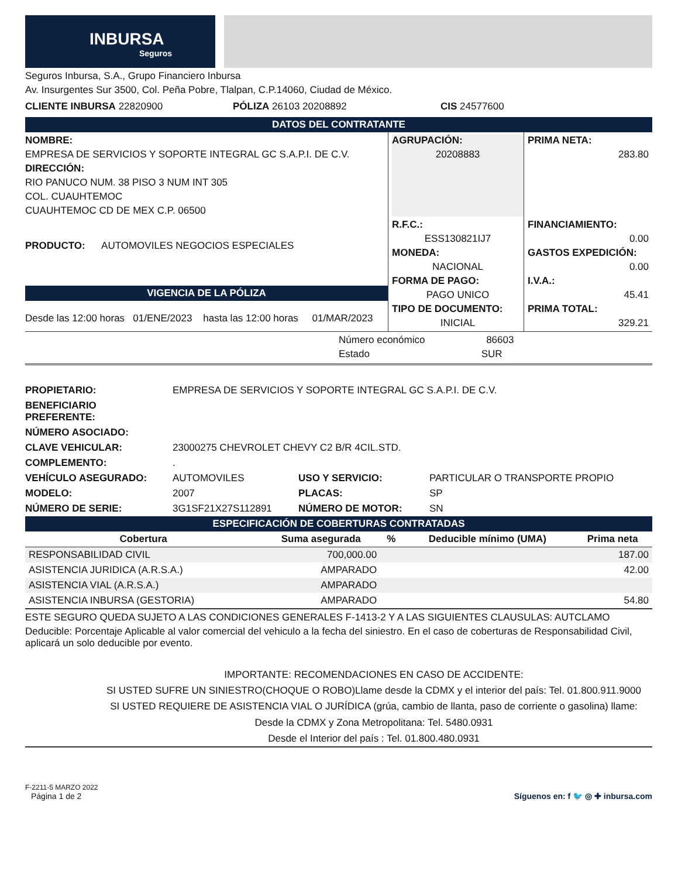INBURSA
Seguros
Seguros Inbursa, S.A., Grupo Financiero Inbursa
Av. Insurgentes Sur 3500, Col. Peña Pobre, Tlalpan, C.P.14060, Ciudad de México.
CLIENTE INBURSA 22820900 PÓLIZA 26103 20208892 CIS 24577600
DATOS DEL CONTRATANTE
NOMBRE:
EMPRESA DE SERVICIOS Y SOPORTE INTEGRAL GC S.A.P.I. DE C.V.
DIRECCIÓN:
RIO PANUCO NUM. 38 PISO 3 NUM INT 305
COL. CUAUHTEMOC
CUAUHTEMOC CD DE MEX C.P. 06500
PRODUCTO: AUTOMOVILES NEGOCIOS ESPECIALES
VIGENCIA DE LA PÓLIZA
Desde las 12:00 horas 01/ENE/2023 hasta las 12:00 horas 01/MAR/2023
AGRUPACIÓN:
20208883
R.F.C.:
ESS130821IJ7
MONEDA:
NACIONAL
FORMA DE PAGO:
PAGO UNICO
TIPO DE DOCUMENTO:
INICIAL
PRIMA NETA:
283.80
FINANCIAMIENTO:
0.00
GASTOS EXPEDICIÓN:
0.00
I.V.A.:
45.41
PRIMA TOTAL:
329.21
Número económico 86603
Estado SUR
| PROPIETARIO: | EMPRESA DE SERVICIOS Y SOPORTE INTEGRAL GC S.A.P.I. DE C.V. | | |
| BENEFICIARIO PREFERENTE: | | | |
| NÚMERO ASOCIADO: | | | |
| CLAVE VEHICULAR: | 23000275 CHEVROLET CHEVY C2 B/R 4CIL.STD. | | |
| COMPLEMENTO: | . | | |
| VEHÍCULO ASEGURADO: | AUTOMOVILES | USO Y SERVICIO: | PARTICULAR O TRANSPORTE PROPIO |
| MODELO: | 2007 | PLACAS: | SP |
| NÚMERO DE SERIE: | 3G1SF21X27S112891 | NÚMERO DE MOTOR: | SN |
ESPECIFICACIÓN DE COBERTURAS CONTRATADAS
| Cobertura | Suma asegurada | % | Deducible mínimo (UMA) | Prima neta |
| --- | --- | --- | --- | --- |
| RESPONSABILIDAD CIVIL | 700,000.00 | | | 187.00 |
| ASISTENCIA JURIDICA (A.R.S.A.) | AMPARADO | | | 42.00 |
| ASISTENCIA VIAL (A.R.S.A.) | AMPARADO | | | |
| ASISTENCIA INBURSA (GESTORIA) | AMPARADO | | | 54.80 |
ESTE SEGURO QUEDA SUJETO A LAS CONDICIONES GENERALES F-1413-2 Y A LAS SIGUIENTES CLAUSULAS: AUTCLAMO
Deducible: Porcentaje Aplicable al valor comercial del vehiculo a la fecha del siniestro. En el caso de coberturas de Responsabilidad Civil, aplicará un solo deducible por evento.
IMPORTANTE: RECOMENDACIONES EN CASO DE ACCIDENTE:
SI USTED SUFRE UN SINIESTRO(CHOQUE O ROBO)Llame desde la CDMX y el interior del país: Tel. 01.800.911.9000
SI USTED REQUIERE DE ASISTENCIA VIAL O JURÍDICA (grúa, cambio de llanta, paso de corriente o gasolina) llame:
Desde la CDMX y Zona Metropolitana: Tel. 5480.0931
Desde el Interior del país : Tel. 01.800.480.0931
Página 1 de 2 Síguenos en: f 🐦 ◎ ✚ inbursa.com
F-2211-5 MARZO 2022